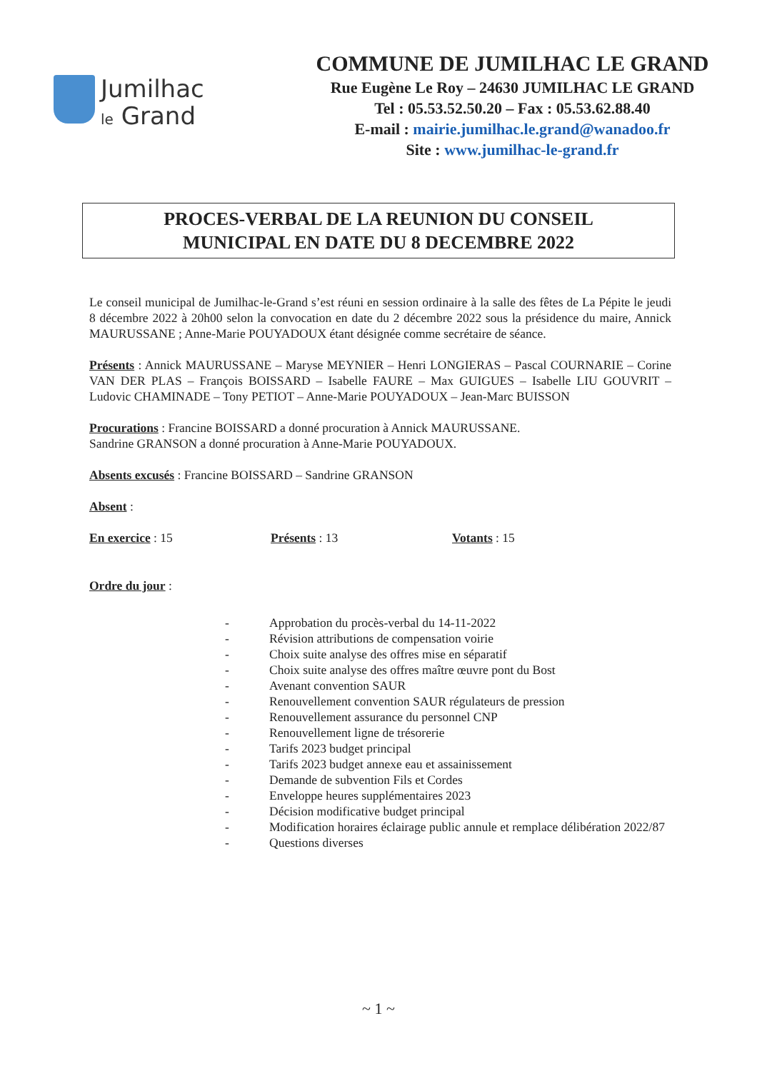Jumilhac
le Grand
COMMUNE DE JUMILHAC LE GRAND
Rue Eugène Le Roy – 24630 JUMILHAC LE GRAND
Tel : 05.53.52.50.20 – Fax : 05.53.62.88.40
E-mail : mairie.jumilhac.le.grand@wanadoo.fr
Site : www.jumilhac-le-grand.fr
PROCES-VERBAL DE LA REUNION DU CONSEIL
MUNICIPAL EN DATE DU 8 DECEMBRE 2022
Le conseil municipal de Jumilhac-le-Grand s’est réuni en session ordinaire à la salle des fêtes de La Pépite le jeudi 8 décembre 2022 à 20h00 selon la convocation en date du 2 décembre 2022 sous la présidence du maire, Annick MAURUSSANE ; Anne-Marie POUYADOUX étant désignée comme secrétaire de séance.
Présents : Annick MAURUSSANE – Maryse MEYNIER – Henri LONGIERAS – Pascal COURNARIE – Corine VAN DER PLAS – François BOISSARD – Isabelle FAURE – Max GUIGUES – Isabelle LIU GOUVRIT – Ludovic CHAMINADE – Tony PETIOT – Anne-Marie POUYADOUX – Jean-Marc BUISSON
Procurations : Francine BOISSARD a donné procuration à Annick MAURUSSANE.
Sandrine GRANSON a donné procuration à Anne-Marie POUYADOUX.
Absents excusés : Francine BOISSARD – Sandrine GRANSON
Absent :
En exercice : 15 Présents : 13 Votants : 15
Ordre du jour :
- Approbation du procès-verbal du 14-11-2022
- Révision attributions de compensation voirie
- Choix suite analyse des offres mise en séparatif
- Choix suite analyse des offres maître œuvre pont du Bost
- Avenant convention SAUR
- Renouvellement convention SAUR régulateurs de pression
- Renouvellement assurance du personnel CNP
- Renouvellement ligne de trésorerie
- Tarifs 2023 budget principal
- Tarifs 2023 budget annexe eau et assainissement
- Demande de subvention Fils et Cordes
- Enveloppe heures supplémentaires 2023
- Décision modificative budget principal
- Modification horaires éclairage public annule et remplace délibération 2022/87
- Questions diverses
~ 1 ~